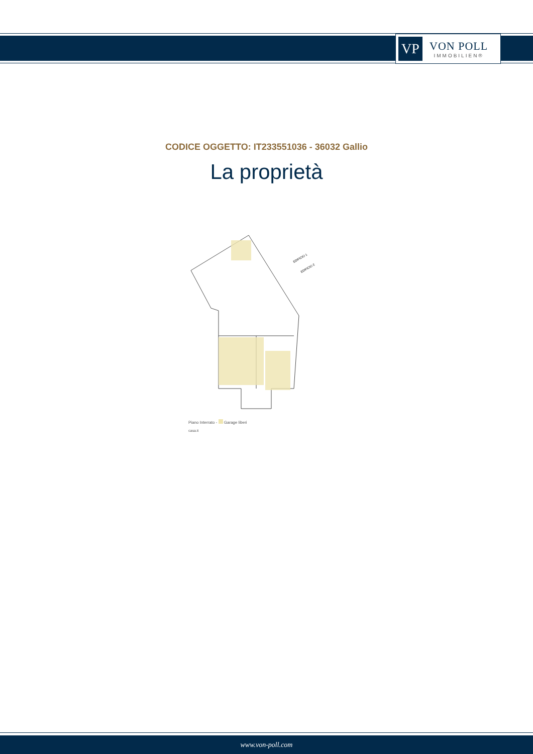VP
VON POLL
IMMOBILIEN®
CODICE OGGETTO: IT233551036 - 36032 Gallio
La proprietà
EDIFICIO 1
EDIFICIO 2
Piano Interrato - Garage liberi
casa.it
www.von-poll.com